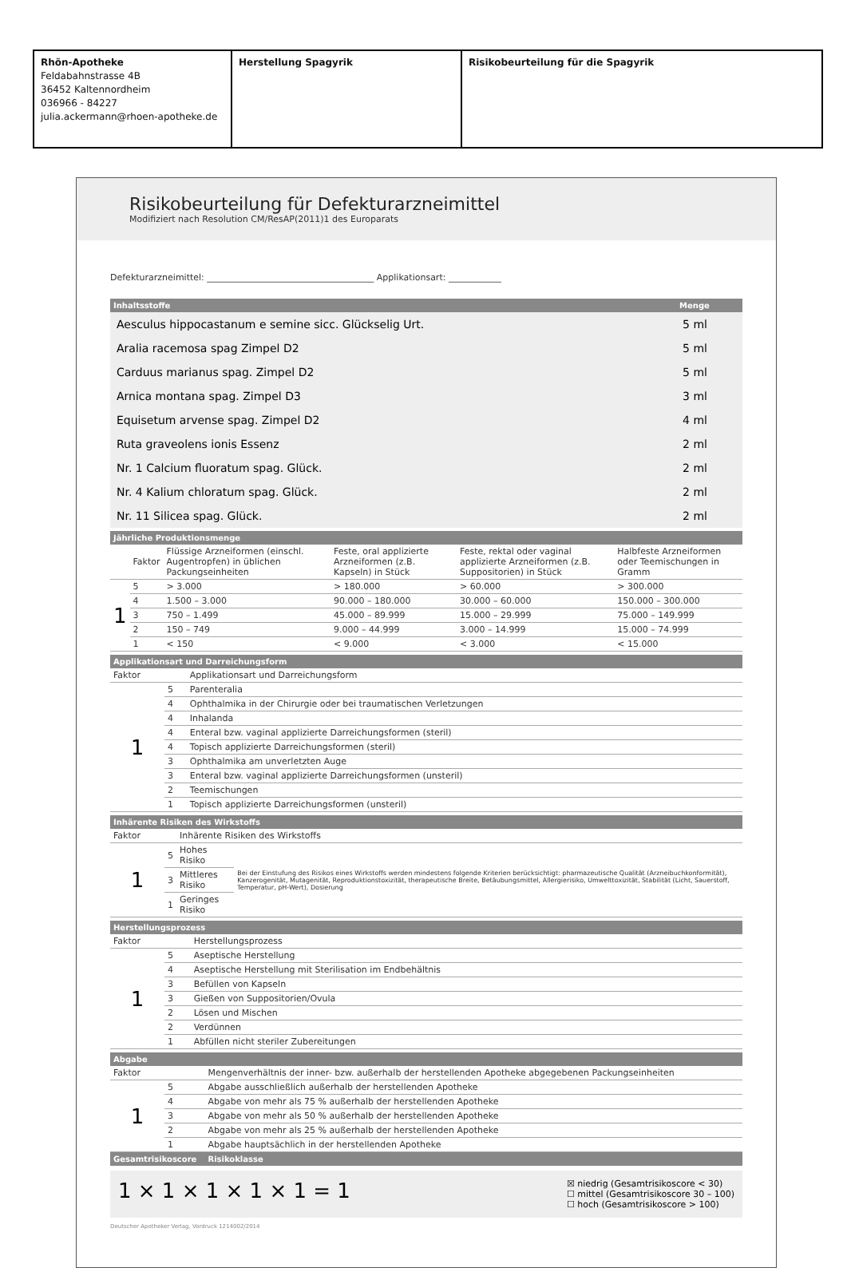Rhön-Apotheke
Feldabahnstrasse 4B
36452 Kaltennordheim
036966 - 84227
julia.ackermann@rhoen-apotheke.de
Herstellung Spagyrik Risikobeurteilung für die Spagyrik
Risikobeurteilung für Defekturarzneimittel
Modifiziert nach Resolution CM/ResAP(2011)1 des Europarats
Defekturarzneimittel: ______________________________________ Applikationsart: ____________
| Inhaltsstoffe | Menge |
| --- | --- |
| Aesculus hippocastanum e semine sicc. Glückselig Urt. | 5 ml |
| Aralia racemosa spag Zimpel D2 | 5 ml |
| Carduus marianus spag. Zimpel D2 | 5 ml |
| Arnica montana spag. Zimpel D3 | 3 ml |
| Equisetum arvense spag. Zimpel D2 | 4 ml |
| Ruta graveolens ionis Essenz | 2 ml |
| Nr. 1 Calcium fluoratum spag. Glück. | 2 ml |
| Nr. 4 Kalium chloratum spag. Glück. | 2 ml |
| Nr. 11 Silicea spag. Glück. | 2 ml |
| Jährliche Produktionsmenge | | | | | |
| --- | --- | --- | --- | --- | --- |
| | Faktor | Flüssige Arzneiformen (einschl. Augentropfen) in üblichen Packungseinheiten | Feste, oral applizierte Arzneiformen (z.B. Kapseln) in Stück | Feste, rektal oder vaginal applizierte Arzneiformen (z.B. Suppositorien) in Stück | Halbfeste Arzneiformen oder Teemischungen in Gramm |
| 1 | 5 | > 3.000 | > 180.000 | > 60.000 | > 300.000 |
| | 4 | 1.500 – 3.000 | 90.000 – 180.000 | 30.000 – 60.000 | 150.000 – 300.000 |
| | 3 | 750 – 1.499 | 45.000 – 89.999 | 15.000 – 29.999 | 75.000 – 149.999 |
| | 2 | 150 – 749 | 9.000 – 44.999 | 3.000 – 14.999 | 15.000 – 74.999 |
| | 1 | < 150 | < 9.000 | < 3.000 | < 15.000 |
| Applikationsart und Darreichungsform | | |
| --- | --- | --- |
| Faktor | | Applikationsart und Darreichungsform |
| 1 | 5 | Parenteralia |
| | 4 | Ophthalmika in der Chirurgie oder bei traumatischen Verletzungen |
| | 4 | Inhalanda |
| | 4 | Enteral bzw. vaginal applizierte Darreichungsformen (steril) |
| | 4 | Topisch applizierte Darreichungsformen (steril) |
| | 3 | Ophthalmika am unverletzten Auge |
| | 3 | Enteral bzw. vaginal applizierte Darreichungsformen (unsteril) |
| | 2 | Teemischungen |
| | 1 | Topisch applizierte Darreichungsformen (unsteril) |
| Inhärente Risiken des Wirkstoffs | | | |
| --- | --- | --- | --- |
| Faktor | | Inhärente Risiken des Wirkstoffs | |
| 1 | 5 | Hohes Risiko | Bei der Einstufung des Risikos eines Wirkstoffs werden mindestens folgende Kriterien berücksichtigt: pharmazeutische Qualität (Arzneibuchkonformität), Kanzerogenität, Mutagenität, Reproduktionstoxizität, therapeutische Breite, Betäubungsmittel, Allergierisiko, Umwelttoxizität, Stabilität (Licht, Sauerstoff, Temperatur, pH-Wert), Dosierung |
| | 3 | Mittleres Risiko | |
| | 1 | Geringes Risiko | |
| Herstellungsprozess | | |
| --- | --- | --- |
| Faktor | | Herstellungsprozess |
| 1 | 5 | Aseptische Herstellung |
| | 4 | Aseptische Herstellung mit Sterilisation im Endbehältnis |
| | 3 | Befüllen von Kapseln |
| | 3 | Gießen von Suppositorien/Ovula |
| | 2 | Lösen und Mischen |
| | 2 | Verdünnen |
| | 1 | Abfüllen nicht steriler Zubereitungen |
| Abgabe | | |
| --- | --- | --- |
| Faktor | | Mengenverhältnis der inner- bzw. außerhalb der herstellenden Apotheke abgegebenen Packungseinheiten |
| 1 | 5 | Abgabe ausschließlich außerhalb der herstellenden Apotheke |
| | 4 | Abgabe von mehr als 75 % außerhalb der herstellenden Apotheke |
| | 3 | Abgabe von mehr als 50 % außerhalb der herstellenden Apotheke |
| | 2 | Abgabe von mehr als 25 % außerhalb der herstellenden Apotheke |
| | 1 | Abgabe hauptsächlich in der herstellenden Apotheke |
| Gesamtrisikoscore | | Risikoklasse |
1 × 1 × 1 × 1 × 1 = 1 ☒ niedrig (Gesamtrisikoscore < 30)
☐ mittel (Gesamtrisikoscore 30 – 100)
☐ hoch (Gesamtrisikoscore > 100)
Deutscher Apotheker Verlag, Vordruck 1214002/2014